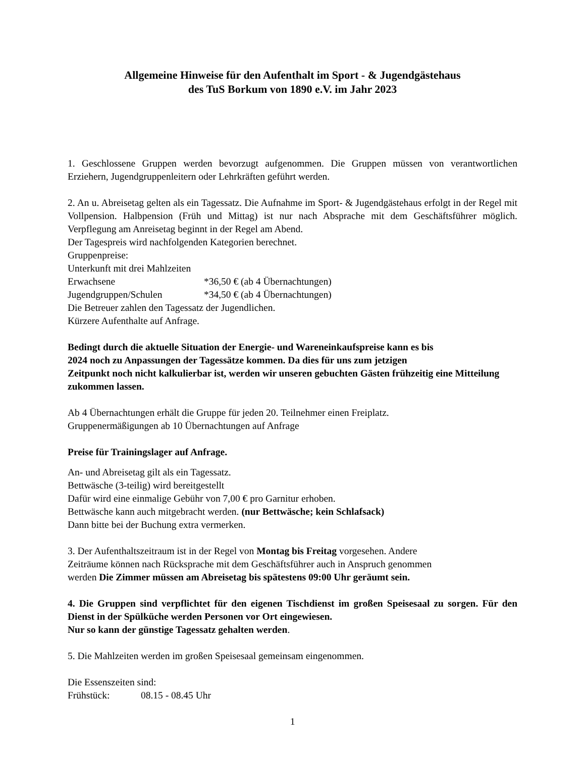Allgemeine Hinweise für den Aufenthalt im Sport - & Jugendgästehaus
des TuS Borkum von 1890 e.V. im Jahr 2023
1. Geschlossene Gruppen werden bevorzugt aufgenommen. Die Gruppen müssen von verantwortlichen Erziehern, Jugendgruppenleitern oder Lehrkräften geführt werden.
2. An u. Abreisetag gelten als ein Tagessatz. Die Aufnahme im Sport- & Jugendgästehaus erfolgt in der Regel mit Vollpension. Halbpension (Früh und Mittag) ist nur nach Absprache mit dem Geschäftsführer möglich. Verpflegung am Anreisetag beginnt in der Regel am Abend.
Der Tagespreis wird nachfolgenden Kategorien berechnet.
Gruppenpreise:
Unterkunft mit drei Mahlzeiten
Erwachsene *36,50 € (ab 4 Übernachtungen)
Jugendgruppen/Schulen *34,50 € (ab 4 Übernachtungen)
Die Betreuer zahlen den Tagessatz der Jugendlichen.
Kürzere Aufenthalte auf Anfrage.
Bedingt durch die aktuelle Situation der Energie- und Wareneinkaufspreise kann es bis
2024 noch zu Anpassungen der Tagessätze kommen. Da dies für uns zum jetzigen
Zeitpunkt noch nicht kalkulierbar ist, werden wir unseren gebuchten Gästen frühzeitig eine Mitteilung zukommen lassen.
Ab 4 Übernachtungen erhält die Gruppe für jeden 20. Teilnehmer einen Freiplatz.
Gruppenermäßigungen ab 10 Übernachtungen auf Anfrage
Preise für Trainingslager auf Anfrage.
An- und Abreisetag gilt als ein Tagessatz.
Bettwäsche (3-teilig) wird bereitgestellt
Dafür wird eine einmalige Gebühr von 7,00 € pro Garnitur erhoben.
Bettwäsche kann auch mitgebracht werden. (nur Bettwäsche; kein Schlafsack)
Dann bitte bei der Buchung extra vermerken.
3. Der Aufenthaltszeitraum ist in der Regel von Montag bis Freitag vorgesehen. Andere
Zeiträume können nach Rücksprache mit dem Geschäftsführer auch in Anspruch genommen
werden Die Zimmer müssen am Abreisetag bis spätestens 09:00 Uhr geräumt sein.
4. Die Gruppen sind verpflichtet für den eigenen Tischdienst im großen Speisesaal zu sorgen. Für den Dienst in der Spülküche werden Personen vor Ort eingewiesen.
Nur so kann der günstige Tagessatz gehalten werden.
5. Die Mahlzeiten werden im großen Speisesaal gemeinsam eingenommen.
Die Essenszeiten sind:
Frühstück: 08.15 - 08.45 Uhr
1